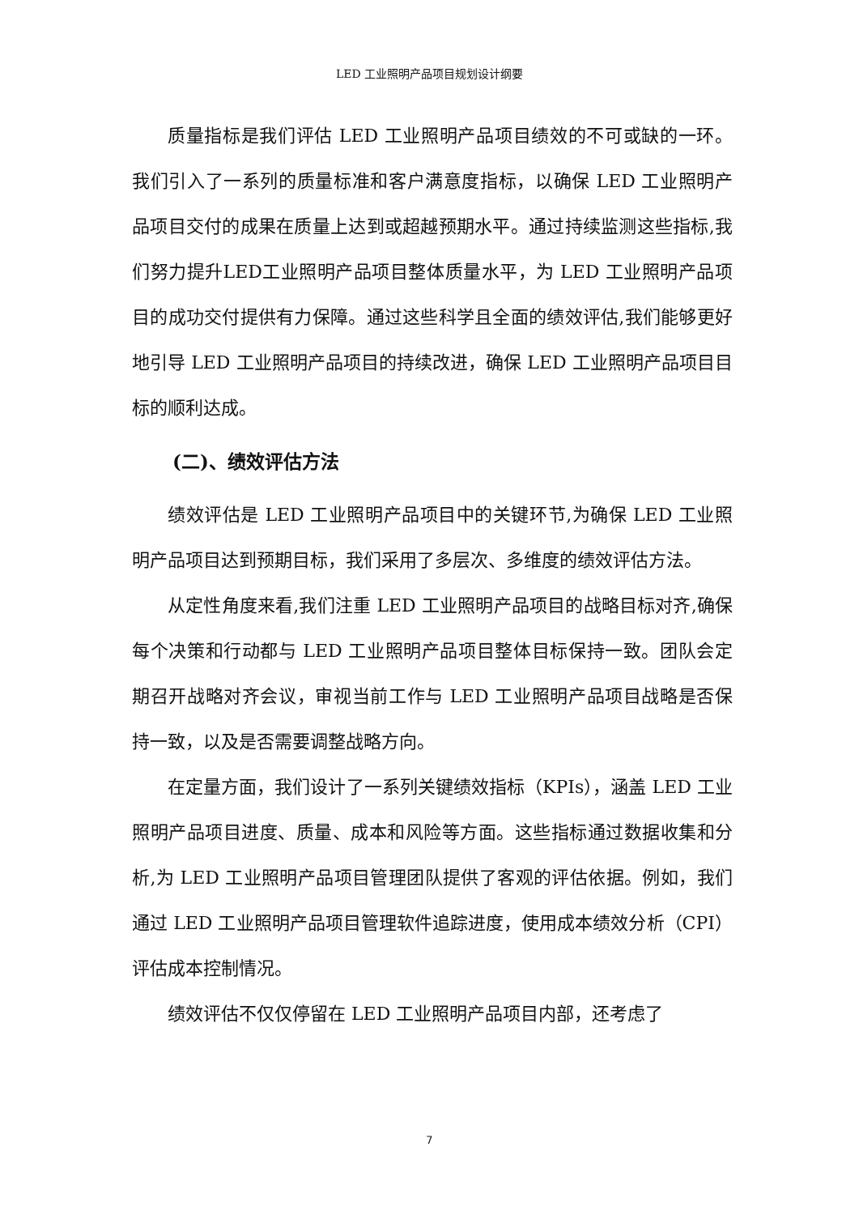LED 工业照明产品项目规划设计纲要
质量指标是我们评估 LED 工业照明产品项目绩效的不可或缺的一环。我们引入了一系列的质量标准和客户满意度指标，以确保 LED 工业照明产品项目交付的成果在质量上达到或超越预期水平。通过持续监测这些指标,我们努力提升LED工业照明产品项目整体质量水平，为 LED 工业照明产品项目的成功交付提供有力保障。通过这些科学且全面的绩效评估,我们能够更好地引导 LED 工业照明产品项目的持续改进，确保 LED 工业照明产品项目目标的顺利达成。
(二)、绩效评估方法
绩效评估是 LED 工业照明产品项目中的关键环节,为确保 LED 工业照明产品项目达到预期目标，我们采用了多层次、多维度的绩效评估方法。
从定性角度来看,我们注重 LED 工业照明产品项目的战略目标对齐,确保每个决策和行动都与 LED 工业照明产品项目整体目标保持一致。团队会定期召开战略对齐会议，审视当前工作与 LED 工业照明产品项目战略是否保持一致，以及是否需要调整战略方向。
在定量方面，我们设计了一系列关键绩效指标（KPIs），涵盖 LED 工业照明产品项目进度、质量、成本和风险等方面。这些指标通过数据收集和分析,为 LED 工业照明产品项目管理团队提供了客观的评估依据。例如，我们通过 LED 工业照明产品项目管理软件追踪进度，使用成本绩效分析（CPI）评估成本控制情况。
绩效评估不仅仅停留在 LED 工业照明产品项目内部，还考虑了
7